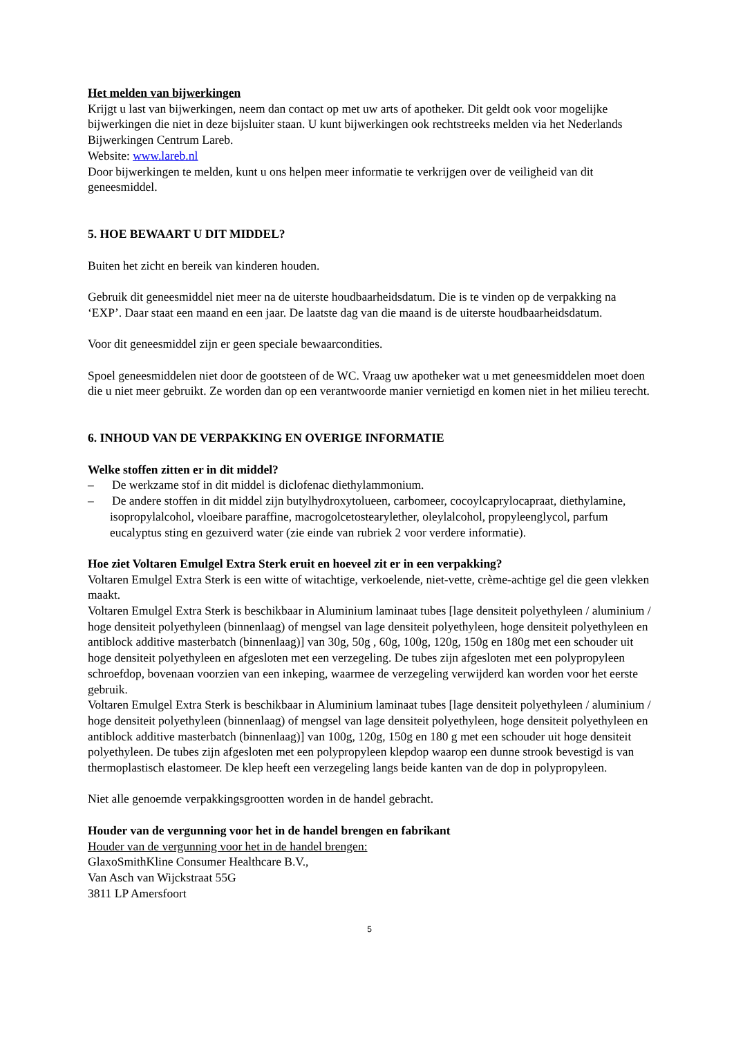Het melden van bijwerkingen
Krijgt u last van bijwerkingen, neem dan contact op met uw arts of apotheker. Dit geldt ook voor mogelijke bijwerkingen die niet in deze bijsluiter staan. U kunt bijwerkingen ook rechtstreeks melden via het Nederlands Bijwerkingen Centrum Lareb.
Website: www.lareb.nl
Door bijwerkingen te melden, kunt u ons helpen meer informatie te verkrijgen over de veiligheid van dit geneesmiddel.
5. HOE BEWAART U DIT MIDDEL?
Buiten het zicht en bereik van kinderen houden.
Gebruik dit geneesmiddel niet meer na de uiterste houdbaarheidsdatum. Die is te vinden op de verpakking na ‘EXP’. Daar staat een maand en een jaar. De laatste dag van die maand is de uiterste houdbaarheidsdatum.
Voor dit geneesmiddel zijn er geen speciale bewaarcondities.
Spoel geneesmiddelen niet door de gootsteen of de WC. Vraag uw apotheker wat u met geneesmiddelen moet doen die u niet meer gebruikt. Ze worden dan op een verantwoorde manier vernietigd en komen niet in het milieu terecht.
6. INHOUD VAN DE VERPAKKING EN OVERIGE INFORMATIE
Welke stoffen zitten er in dit middel?
– De werkzame stof in dit middel is diclofenac diethylammonium.
– De andere stoffen in dit middel zijn butylhydroxytolueen, carbomeer, cocoylcaprylocapraat, diethylamine, isopropylalcohol, vloeibare paraffine, macrogolcetostearylether, oleylalcohol, propyleenglycol, parfum eucalyptus sting en gezuiverd water (zie einde van rubriek 2 voor verdere informatie).
Hoe ziet Voltaren Emulgel Extra Sterk eruit en hoeveel zit er in een verpakking?
Voltaren Emulgel Extra Sterk is een witte of witachtige, verkoelende, niet-vette, crème-achtige gel die geen vlekken maakt.
Voltaren Emulgel Extra Sterk is beschikbaar in Aluminium laminaat tubes [lage densiteit polyethyleen / aluminium / hoge densiteit polyethyleen (binnenlaag) of mengsel van lage densiteit polyethyleen, hoge densiteit polyethyleen en antiblock additive masterbatch (binnenlaag)] van 30g, 50g , 60g, 100g, 120g, 150g en 180g met een schouder uit hoge densiteit polyethyleen en afgesloten met een verzegeling. De tubes zijn afgesloten met een polypropyleen schroefdop, bovenaan voorzien van een inkeping, waarmee de verzegeling verwijderd kan worden voor het eerste gebruik.
Voltaren Emulgel Extra Sterk is beschikbaar in Aluminium laminaat tubes [lage densiteit polyethyleen / aluminium / hoge densiteit polyethyleen (binnenlaag) of mengsel van lage densiteit polyethyleen, hoge densiteit polyethyleen en antiblock additive masterbatch (binnenlaag)] van 100g, 120g, 150g en 180 g met een schouder uit hoge densiteit polyethyleen. De tubes zijn afgesloten met een polypropyleen klepdop waarop een dunne strook bevestigd is van thermoplastisch elastomeer. De klep heeft een verzegeling langs beide kanten van de dop in polypropyleen.
Niet alle genoemde verpakkingsgrootten worden in de handel gebracht.
Houder van de vergunning voor het in de handel brengen en fabrikant
Houder van de vergunning voor het in de handel brengen:
GlaxoSmithKline Consumer Healthcare B.V.,
Van Asch van Wijckstraat 55G
3811 LP Amersfoort
5